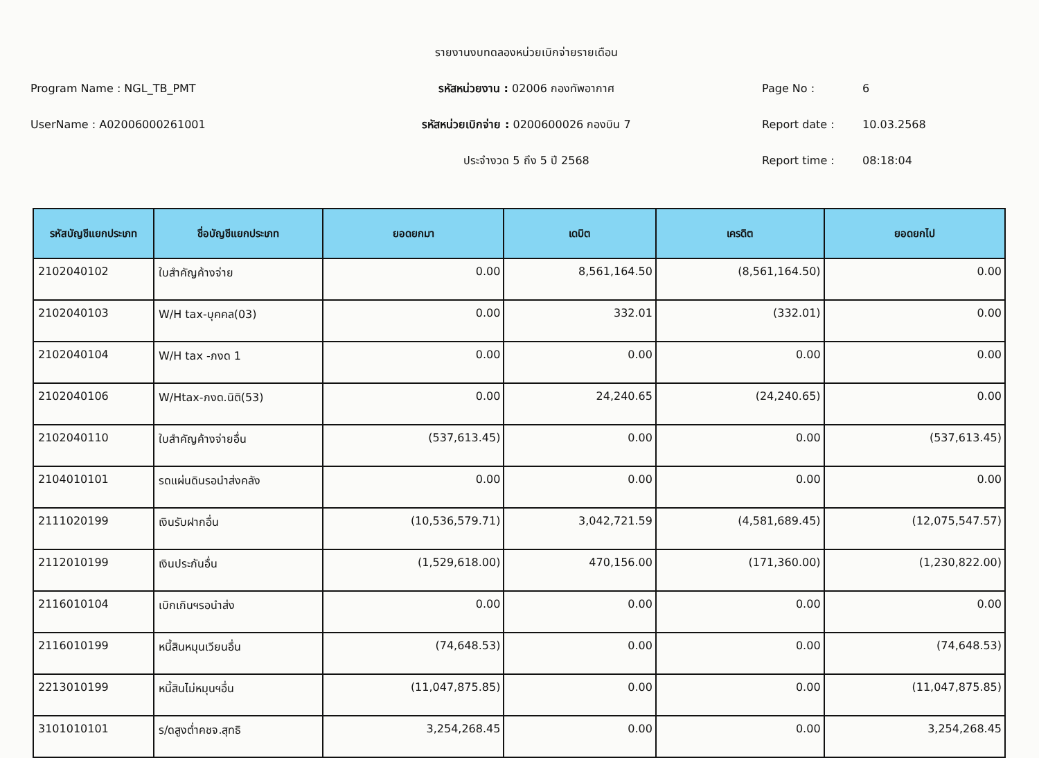รายงานงบทดลองหน่วยเบิกจ่ายรายเดือน
Program Name : NGL_TB_PMT
รหัสหน่วยงาน : 02006 กองทัพอากาศ
Page No : 6
UserName : A02006000261001
รหัสหน่วยเบิกจ่าย : 0200600026 กองบิน 7
Report date : 10.03.2568
ประจำงวด 5 ถึง 5 ปี 2568
Report time : 08:18:04
| รหัสบัญชีแยกประเภท | ชื่อบัญชีแยกประเภท | ยอดยกมา | เดบิต | เครดิต | ยอดยกไป |
| --- | --- | --- | --- | --- | --- |
| 2102040102 | ใบสำคัญค้างจ่าย | 0.00 | 8,561,164.50 | (8,561,164.50) | 0.00 |
| 2102040103 | W/H tax-บุคคล(03) | 0.00 | 332.01 | (332.01) | 0.00 |
| 2102040104 | W/H tax -ภงด 1 | 0.00 | 0.00 | 0.00 | 0.00 |
| 2102040106 | W/Htax-ภงด.นิติ(53) | 0.00 | 24,240.65 | (24,240.65) | 0.00 |
| 2102040110 | ใบสำคัญค้างจ่ายอื่น | (537,613.45) | 0.00 | 0.00 | (537,613.45) |
| 2104010101 | รดแผ่นดินรอนำส่งคลัง | 0.00 | 0.00 | 0.00 | 0.00 |
| 2111020199 | เงินรับฝากอื่น | (10,536,579.71) | 3,042,721.59 | (4,581,689.45) | (12,075,547.57) |
| 2112010199 | เงินประกันอื่น | (1,529,618.00) | 470,156.00 | (171,360.00) | (1,230,822.00) |
| 2116010104 | เบิกเกินฯรอนำส่ง | 0.00 | 0.00 | 0.00 | 0.00 |
| 2116010199 | หนี้สินหมุนเวียนอื่น | (74,648.53) | 0.00 | 0.00 | (74,648.53) |
| 2213010199 | หนี้สินไม่หมุนฯอื่น | (11,047,875.85) | 0.00 | 0.00 | (11,047,875.85) |
| 3101010101 | ร/ดสูงต่ำคชจ.สุทธิ | 3,254,268.45 | 0.00 | 0.00 | 3,254,268.45 |